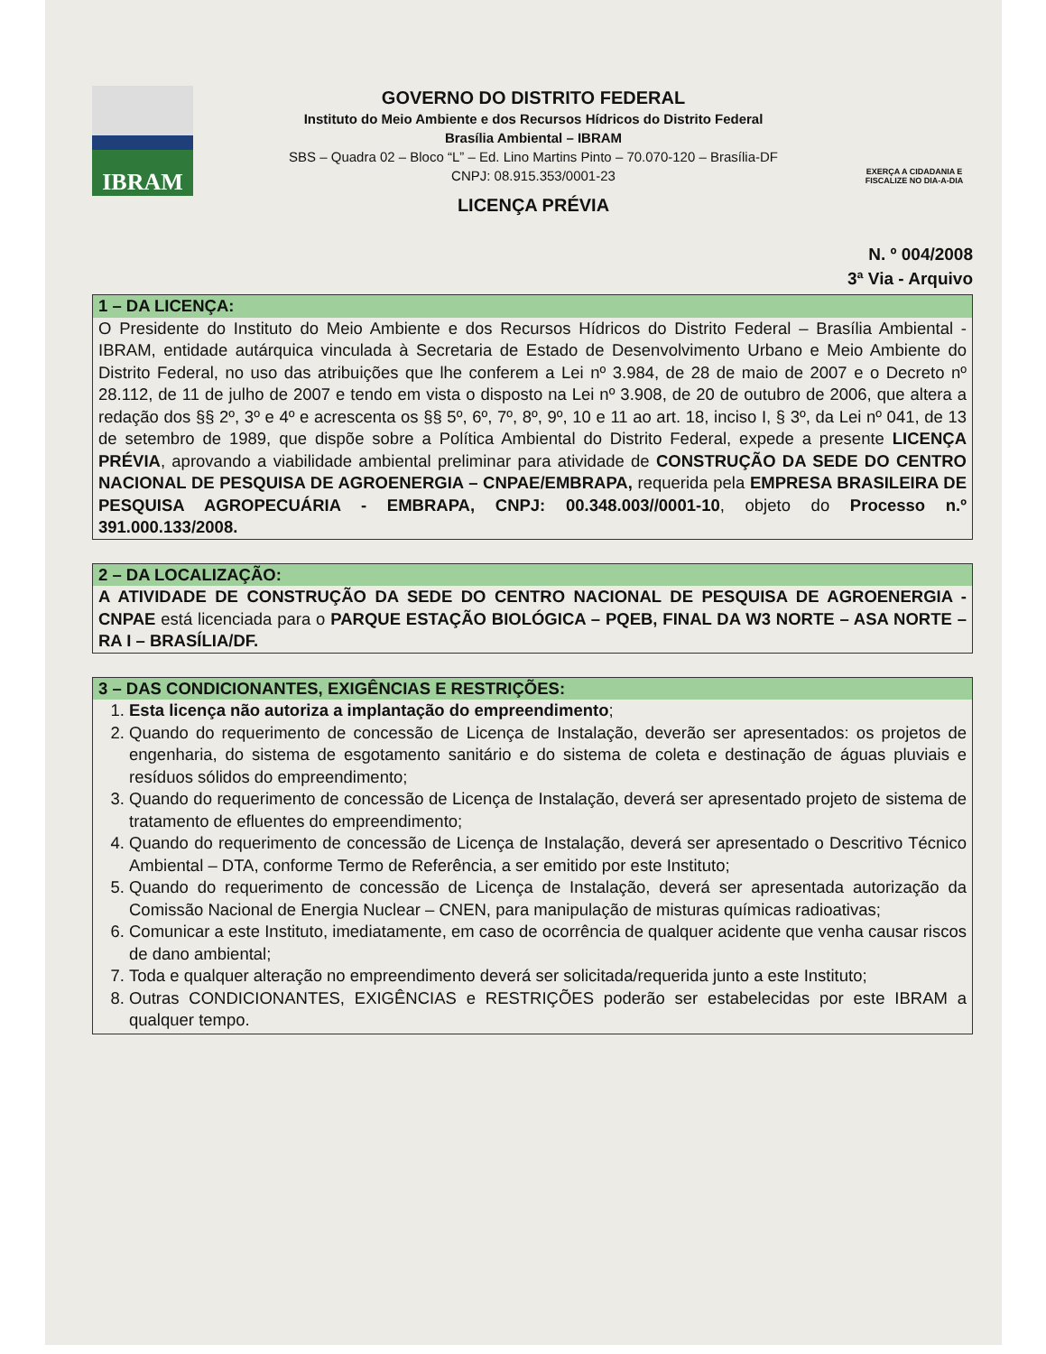IBRAM
GOVERNO DO DISTRITO FEDERAL
Instituto do Meio Ambiente e dos Recursos Hídricos do Distrito Federal
Brasília Ambiental – IBRAM
SBS – Quadra 02 – Bloco “L” – Ed. Lino Martins Pinto – 70.070-120 – Brasília-DF
CNPJ: 08.915.353/0001-23
LICENÇA PRÉVIA
EXERÇA A CIDADANIA E FISCALIZE NO DIA-A-DIA
N. º 004/2008
3ª Via - Arquivo
1 – DA LICENÇA:
O Presidente do Instituto do Meio Ambiente e dos Recursos Hídricos do Distrito Federal – Brasília Ambiental - IBRAM, entidade autárquica vinculada à Secretaria de Estado de Desenvolvimento Urbano e Meio Ambiente do Distrito Federal, no uso das atribuições que lhe conferem a Lei nº 3.984, de 28 de maio de 2007 e o Decreto nº 28.112, de 11 de julho de 2007 e tendo em vista o disposto na Lei nº 3.908, de 20 de outubro de 2006, que altera a redação dos §§ 2º, 3º e 4º e acrescenta os §§ 5º, 6º, 7º, 8º, 9º, 10 e 11 ao art. 18, inciso I, § 3º, da Lei nº 041, de 13 de setembro de 1989, que dispõe sobre a Política Ambiental do Distrito Federal, expede a presente LICENÇA PRÉVIA, aprovando a viabilidade ambiental preliminar para atividade de CONSTRUÇÃO DA SEDE DO CENTRO NACIONAL DE PESQUISA DE AGROENERGIA – CNPAE/EMBRAPA, requerida pela EMPRESA BRASILEIRA DE PESQUISA AGROPECUÁRIA - EMBRAPA, CNPJ: 00.348.003//0001-10, objeto do Processo n.º 391.000.133/2008.
2 – DA LOCALIZAÇÃO:
A ATIVIDADE DE CONSTRUÇÃO DA SEDE DO CENTRO NACIONAL DE PESQUISA DE AGROENERGIA - CNPAE está licenciada para o PARQUE ESTAÇÃO BIOLÓGICA – PQEB, FINAL DA W3 NORTE – ASA NORTE – RA I – BRASÍLIA/DF.
3 – DAS CONDICIONANTES, EXIGÊNCIAS E RESTRIÇÕES:
1. Esta licença não autoriza a implantação do empreendimento;
2. Quando do requerimento de concessão de Licença de Instalação, deverão ser apresentados: os projetos de engenharia, do sistema de esgotamento sanitário e do sistema de coleta e destinação de águas pluviais e resíduos sólidos do empreendimento;
3. Quando do requerimento de concessão de Licença de Instalação, deverá ser apresentado projeto de sistema de tratamento de efluentes do empreendimento;
4. Quando do requerimento de concessão de Licença de Instalação, deverá ser apresentado o Descritivo Técnico Ambiental – DTA, conforme Termo de Referência, a ser emitido por este Instituto;
5. Quando do requerimento de concessão de Licença de Instalação, deverá ser apresentada autorização da Comissão Nacional de Energia Nuclear – CNEN, para manipulação de misturas químicas radioativas;
6. Comunicar a este Instituto, imediatamente, em caso de ocorrência de qualquer acidente que venha causar riscos de dano ambiental;
7. Toda e qualquer alteração no empreendimento deverá ser solicitada/requerida junto a este Instituto;
8. Outras CONDICIONANTES, EXIGÊNCIAS e RESTRIÇÕES poderão ser estabelecidas por este IBRAM a qualquer tempo.